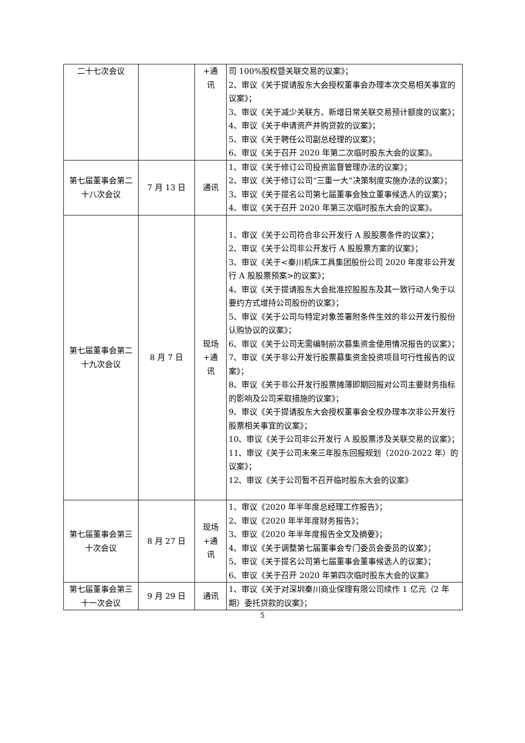| 二十七次会议 | | +通 讯 | 司 100%股权暨关联交易的议案》； 2、审议《关于提请股东大会授权董事会办理本次交易相关事宜的议案》； 3、审议《关于减少关联方、新增日常关联交易预计额度的议案》； 4、审议《关于申请资产并购贷款的议案》； 5、审议《关于聘任公司副总经理的议案》； 6、审议《关于召开 2020 年第二次临时股东大会的议案》。 |
| 第七届董事会第二十八次会议 | 7 月 13 日 | 通讯 | 1、审议《关于修订公司投资监督管理办法的议案》； 2、审议《关于修订公司“三重一大”决策制度实施办法的议案》； 3、审议《关于提名公司第七届董事会独立董事候选人的议案》； 4、审议《关于召开 2020 年第三次临时股东大会的议案》。 |
| 第七届董事会第二十九次会议 | 8 月 7 日 | 现场 +通 讯 | 1、审议《关于公司符合非公开发行 A 股股票条件的议案》； 2、审议《关于公司非公开发行 A 股股票方案的议案》； 3、审议《关于<秦川机床工具集团股份公司 2020 年度非公开发行 A 股股票预案>的议案》； 4、审议《关于提请股东大会批准控股股东及其一致行动人免于以要约方式增持公司股份的议案》； 5、审议《关于公司与特定对象签署附条件生效的非公开发行股份认购协议的议案》； 6、审议《关于公司无需编制前次募集资金使用情况报告的议案》； 7、审议《关于非公开发行股票募集资金投资项目可行性报告的议案》； 8、审议《关于非公开发行股票摊薄即期回报对公司主要财务指标的影响及公司采取措施的议案》； 9、审议《关于提请股东大会授权董事会全权办理本次非公开发行股票相关事宜的议案》； 10、审议《关于公司非公开发行 A 股股票涉及关联交易的议案》； 11、审议《关于公司未来三年股东回报规划（2020-2022 年）的议案》； 12、审议《关于公司暂不召开临时股东大会的议案》 |
| 第七届董事会第三十次会议 | 8 月 27 日 | 现场 +通 讯 | 1、审议《2020 年半年度总经理工作报告》； 2、审议《2020 年半年度财务报告》； 3、审议《2020 年半年度报告全文及摘要》； 4、审议《关于调整第七届董事会专门委员会委员的议案》； 5、审议《关于提名公司第七届董事会董事候选人的议案》； 6、审议《关于召开 2020 年第四次临时股东大会的议案》 |
| 第七届董事会第三十一次会议 | 9 月 29 日 | 通讯 | 1、审议《关于对深圳秦川商业保理有限公司续作 1 亿元（2 年期）委托贷款的议案》； |
5